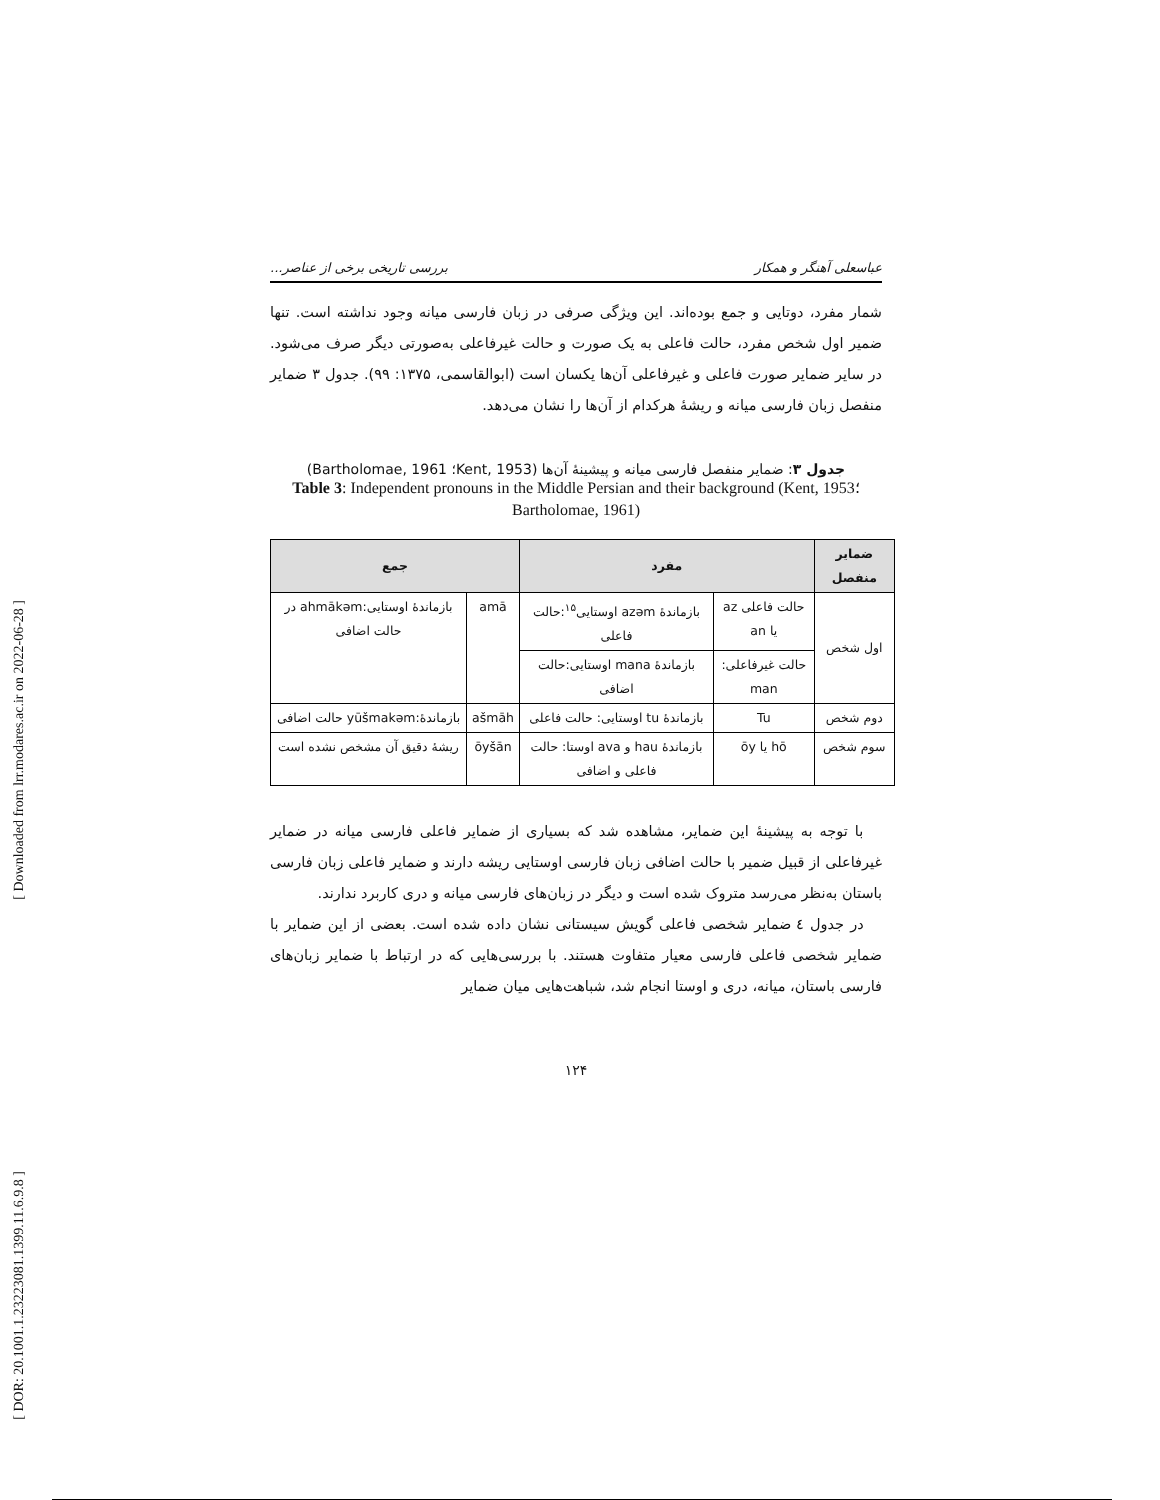[ Downloaded from lrr.modares.ac.ir on 2022-06-28 ]
[ DOR: 20.1001.1.23223081.1399.11.6.9.8 ]
عباسعلی آهنگر و همکار بررسی تاریخی برخی از عناصر...
شمار مفرد، دوتایی و جمع بوده‌اند. این ویژگی صرفی در زبان فارسی میانه وجود نداشته است. تنها ضمیر اول شخص مفرد، حالت فاعلی به یک صورت و حالت غیرفاعلی به‌صورتی دیگر صرف می‌شود. در سایر ضمایر صورت فاعلی و غیرفاعلی آن‌ها یکسان است (ابوالقاسمی، ۱۳۷۵: ۹۹). جدول ۳ ضمایر منفصل زبان فارسی میانه و ریشهٔ هرکدام از آن‌ها را نشان می‌دهد.
جدول ۳: ضمایر منفصل فارسی میانه و پیشینهٔ آن‌ها (Kent, 1953؛ Bartholomae, 1961)
Table 3: Independent pronouns in the Middle Persian and their background (Kent, 1953؛ Bartholomae, 1961)
| ضمایر منفصل | مفرد | | جمع | |
| --- | --- | --- | --- | --- |
| اول شخص | حالت فاعلی az یا an | بازماندهٔ azəm اوستایی<sup>۱۵</sup>:حالت فاعلی | amā | بازماندهٔ اوستایی:ahmākəm در حالت اضافی |
| | حالت غیرفاعلی: man | بازماندهٔ mana اوستایی:حالت اضافی | | |
| دوم شخص | Tu | بازماندهٔ tu اوستایی: حالت فاعلی | ašmāh | بازماندهٔ:yūšmakəm حالت اضافی |
| سوم شخص | hō یا ōy | بازماندهٔ hau و ava اوستا: حالت فاعلی و اضافی | ōyšān | ریشهٔ دقیق آن مشخص نشده است |
با توجه به پیشینهٔ این ضمایر، مشاهده شد که بسیاری از ضمایر فاعلی فارسی میانه در ضمایر غیرفاعلی از قبیل ضمیر با حالت اضافی زبان فارسی اوستایی ریشه دارند و ضمایر فاعلی زبان فارسی باستان به‌نظر می‌رسد متروک شده است و دیگر در زبان‌های فارسی میانه و دری کاربرد ندارند.
در جدول ٤ ضمایر شخصی فاعلی گویش سیستانی نشان داده شده است. بعضی از این ضمایر با ضمایر شخصی فاعلی فارسی معیار متفاوت هستند. با بررسی‌هایی که در ارتباط با ضمایر زبان‌های فارسی باستان، میانه، دری و اوستا انجام شد، شباهت‌هایی میان ضمایر
۱۲۴